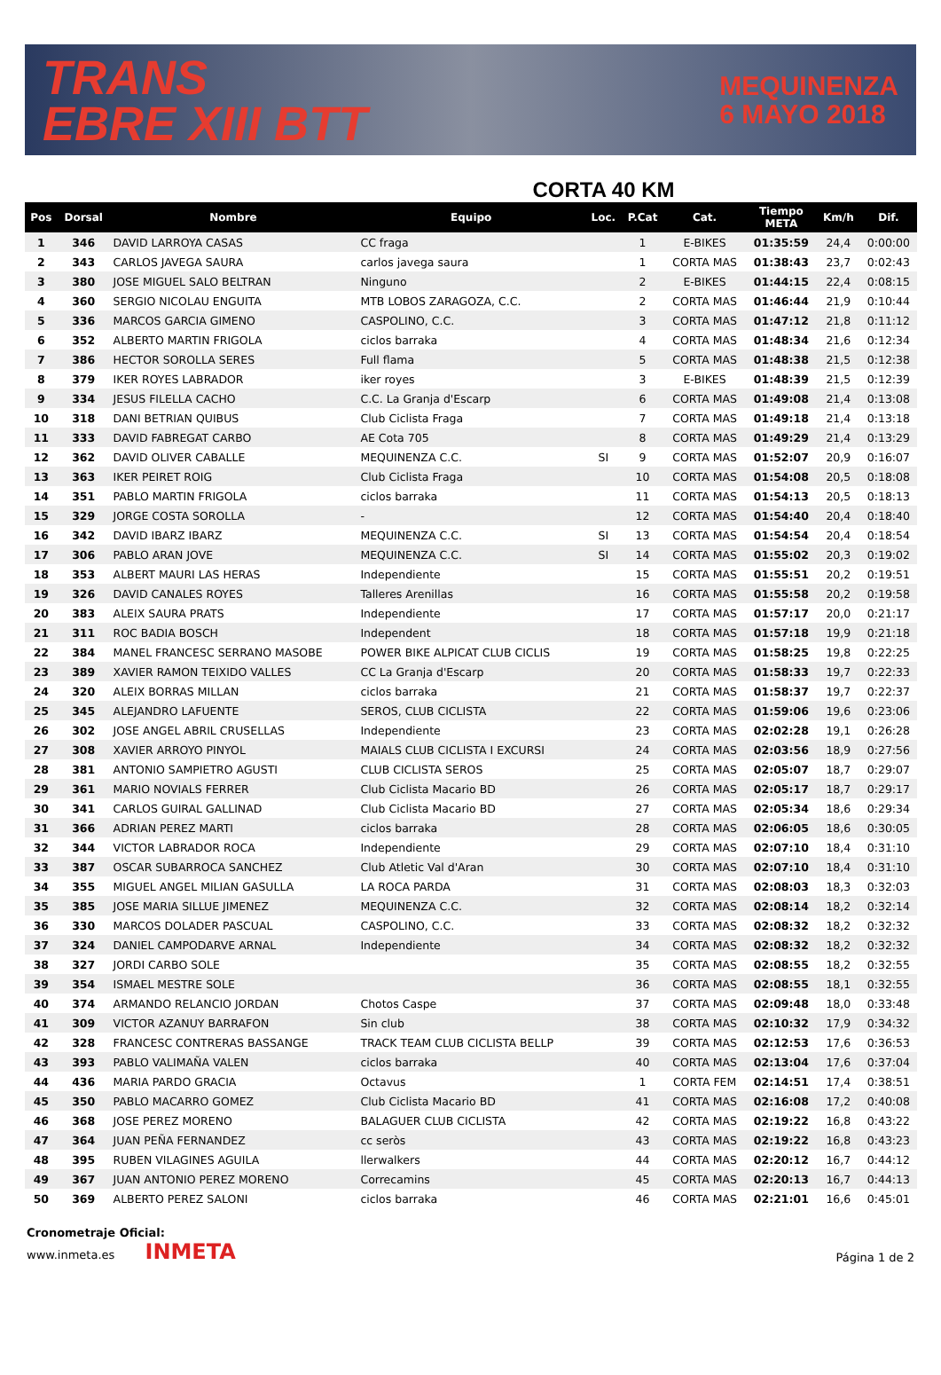TRANS
EBRE XIII BTT
MEQUINENZA
6 MAYO 2018
CORTA 40 KM
| Pos | Dorsal | Nombre | Equipo | Loc. | P.Cat | Cat. | Tiempo META | Km/h | Dif. |
| --- | --- | --- | --- | --- | --- | --- | --- | --- | --- |
| 1 | 346 | DAVID LARROYA CASAS | CC fraga | | 1 | E-BIKES | 01:35:59 | 24,4 | 0:00:00 |
| 2 | 343 | CARLOS JAVEGA SAURA | carlos javega saura | | 1 | CORTA MAS | 01:38:43 | 23,7 | 0:02:43 |
| 3 | 380 | JOSE MIGUEL SALO BELTRAN | Ninguno | | 2 | E-BIKES | 01:44:15 | 22,4 | 0:08:15 |
| 4 | 360 | SERGIO NICOLAU ENGUITA | MTB LOBOS ZARAGOZA, C.C. | | 2 | CORTA MAS | 01:46:44 | 21,9 | 0:10:44 |
| 5 | 336 | MARCOS GARCIA GIMENO | CASPOLINO, C.C. | | 3 | CORTA MAS | 01:47:12 | 21,8 | 0:11:12 |
| 6 | 352 | ALBERTO MARTIN FRIGOLA | ciclos barraka | | 4 | CORTA MAS | 01:48:34 | 21,6 | 0:12:34 |
| 7 | 386 | HECTOR SOROLLA SERES | Full flama | | 5 | CORTA MAS | 01:48:38 | 21,5 | 0:12:38 |
| 8 | 379 | IKER ROYES LABRADOR | iker royes | | 3 | E-BIKES | 01:48:39 | 21,5 | 0:12:39 |
| 9 | 334 | JESUS FILELLA CACHO | C.C. La Granja d'Escarp | | 6 | CORTA MAS | 01:49:08 | 21,4 | 0:13:08 |
| 10 | 318 | DANI BETRIAN QUIBUS | Club Ciclista Fraga | | 7 | CORTA MAS | 01:49:18 | 21,4 | 0:13:18 |
| 11 | 333 | DAVID FABREGAT CARBO | AE Cota 705 | | 8 | CORTA MAS | 01:49:29 | 21,4 | 0:13:29 |
| 12 | 362 | DAVID OLIVER CABALLE | MEQUINENZA C.C. | SI | 9 | CORTA MAS | 01:52:07 | 20,9 | 0:16:07 |
| 13 | 363 | IKER PEIRET ROIG | Club Ciclista Fraga | | 10 | CORTA MAS | 01:54:08 | 20,5 | 0:18:08 |
| 14 | 351 | PABLO MARTIN FRIGOLA | ciclos barraka | | 11 | CORTA MAS | 01:54:13 | 20,5 | 0:18:13 |
| 15 | 329 | JORGE COSTA SOROLLA | - | | 12 | CORTA MAS | 01:54:40 | 20,4 | 0:18:40 |
| 16 | 342 | DAVID IBARZ IBARZ | MEQUINENZA C.C. | SI | 13 | CORTA MAS | 01:54:54 | 20,4 | 0:18:54 |
| 17 | 306 | PABLO ARAN JOVE | MEQUINENZA C.C. | SI | 14 | CORTA MAS | 01:55:02 | 20,3 | 0:19:02 |
| 18 | 353 | ALBERT MAURI LAS HERAS | Independiente | | 15 | CORTA MAS | 01:55:51 | 20,2 | 0:19:51 |
| 19 | 326 | DAVID CANALES ROYES | Talleres Arenillas | | 16 | CORTA MAS | 01:55:58 | 20,2 | 0:19:58 |
| 20 | 383 | ALEIX SAURA PRATS | Independiente | | 17 | CORTA MAS | 01:57:17 | 20,0 | 0:21:17 |
| 21 | 311 | ROC BADIA BOSCH | Independent | | 18 | CORTA MAS | 01:57:18 | 19,9 | 0:21:18 |
| 22 | 384 | MANEL FRANCESC SERRANO MASOBE | POWER BIKE ALPICAT CLUB CICLIS | | 19 | CORTA MAS | 01:58:25 | 19,8 | 0:22:25 |
| 23 | 389 | XAVIER RAMON TEIXIDO VALLES | CC La Granja d'Escarp | | 20 | CORTA MAS | 01:58:33 | 19,7 | 0:22:33 |
| 24 | 320 | ALEIX BORRAS MILLAN | ciclos barraka | | 21 | CORTA MAS | 01:58:37 | 19,7 | 0:22:37 |
| 25 | 345 | ALEJANDRO LAFUENTE | SEROS, CLUB CICLISTA | | 22 | CORTA MAS | 01:59:06 | 19,6 | 0:23:06 |
| 26 | 302 | JOSE ANGEL ABRIL CRUSELLAS | Independiente | | 23 | CORTA MAS | 02:02:28 | 19,1 | 0:26:28 |
| 27 | 308 | XAVIER ARROYO PINYOL | MAIALS CLUB CICLISTA I EXCURSI | | 24 | CORTA MAS | 02:03:56 | 18,9 | 0:27:56 |
| 28 | 381 | ANTONIO SAMPIETRO AGUSTI | CLUB CICLISTA SEROS | | 25 | CORTA MAS | 02:05:07 | 18,7 | 0:29:07 |
| 29 | 361 | MARIO NOVIALS FERRER | Club Ciclista Macario BD | | 26 | CORTA MAS | 02:05:17 | 18,7 | 0:29:17 |
| 30 | 341 | CARLOS GUIRAL GALLINAD | Club Ciclista Macario BD | | 27 | CORTA MAS | 02:05:34 | 18,6 | 0:29:34 |
| 31 | 366 | ADRIAN PEREZ MARTI | ciclos barraka | | 28 | CORTA MAS | 02:06:05 | 18,6 | 0:30:05 |
| 32 | 344 | VICTOR LABRADOR ROCA | Independiente | | 29 | CORTA MAS | 02:07:10 | 18,4 | 0:31:10 |
| 33 | 387 | OSCAR SUBARROCA SANCHEZ | Club Atletic Val d'Aran | | 30 | CORTA MAS | 02:07:10 | 18,4 | 0:31:10 |
| 34 | 355 | MIGUEL ANGEL MILIAN GASULLA | LA ROCA PARDA | | 31 | CORTA MAS | 02:08:03 | 18,3 | 0:32:03 |
| 35 | 385 | JOSE MARIA SILLUE JIMENEZ | MEQUINENZA C.C. | | 32 | CORTA MAS | 02:08:14 | 18,2 | 0:32:14 |
| 36 | 330 | MARCOS DOLADER PASCUAL | CASPOLINO, C.C. | | 33 | CORTA MAS | 02:08:32 | 18,2 | 0:32:32 |
| 37 | 324 | DANIEL CAMPODARVE ARNAL | Independiente | | 34 | CORTA MAS | 02:08:32 | 18,2 | 0:32:32 |
| 38 | 327 | JORDI CARBO SOLE | | | 35 | CORTA MAS | 02:08:55 | 18,2 | 0:32:55 |
| 39 | 354 | ISMAEL MESTRE SOLE | | | 36 | CORTA MAS | 02:08:55 | 18,1 | 0:32:55 |
| 40 | 374 | ARMANDO RELANCIO JORDAN | Chotos Caspe | | 37 | CORTA MAS | 02:09:48 | 18,0 | 0:33:48 |
| 41 | 309 | VICTOR AZANUY BARRAFON | Sin club | | 38 | CORTA MAS | 02:10:32 | 17,9 | 0:34:32 |
| 42 | 328 | FRANCESC CONTRERAS BASSANGE | TRACK TEAM CLUB CICLISTA BELLP | | 39 | CORTA MAS | 02:12:53 | 17,6 | 0:36:53 |
| 43 | 393 | PABLO VALIMAÑA VALEN | ciclos barraka | | 40 | CORTA MAS | 02:13:04 | 17,6 | 0:37:04 |
| 44 | 436 | MARIA PARDO GRACIA | Octavus | | 1 | CORTA FEM | 02:14:51 | 17,4 | 0:38:51 |
| 45 | 350 | PABLO MACARRO GOMEZ | Club Ciclista Macario BD | | 41 | CORTA MAS | 02:16:08 | 17,2 | 0:40:08 |
| 46 | 368 | JOSE PEREZ MORENO | BALAGUER CLUB CICLISTA | | 42 | CORTA MAS | 02:19:22 | 16,8 | 0:43:22 |
| 47 | 364 | JUAN PEÑA FERNANDEZ | cc seròs | | 43 | CORTA MAS | 02:19:22 | 16,8 | 0:43:23 |
| 48 | 395 | RUBEN VILAGINES AGUILA | llerwalkers | | 44 | CORTA MAS | 02:20:12 | 16,7 | 0:44:12 |
| 49 | 367 | JUAN ANTONIO PEREZ MORENO | Correcamins | | 45 | CORTA MAS | 02:20:13 | 16,7 | 0:44:13 |
| 50 | 369 | ALBERTO PEREZ SALONI | ciclos barraka | | 46 | CORTA MAS | 02:21:01 | 16,6 | 0:45:01 |
Cronometraje Oficial:
www.inmeta.es INMETA
Página 1 de 2